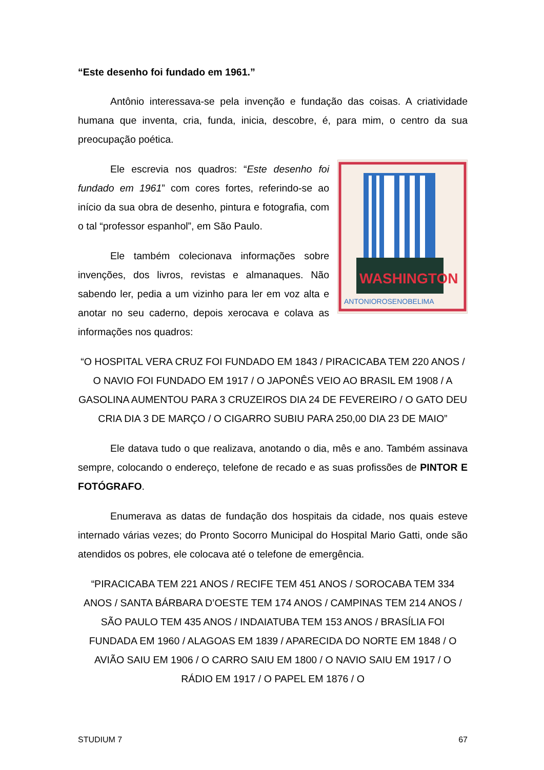“Este desenho foi fundado em 1961.”
Antônio interessava-se pela invenção e fundação das coisas. A criatividade humana que inventa, cria, funda, inicia, descobre, é, para mim, o centro da sua preocupação poética.
WASHINGTON
ANTONIOROSENOBELIMA
Ele escrevia nos quadros: “Este desenho foi fundado em 1961” com cores fortes, referindo-se ao início da sua obra de desenho, pintura e fotografia, com o tal “professor espanhol”, em São Paulo.
Ele também colecionava informações sobre invenções, dos livros, revistas e almanaques. Não sabendo ler, pedia a um vizinho para ler em voz alta e anotar no seu caderno, depois xerocava e colava as informações nos quadros:
“O HOSPITAL VERA CRUZ FOI FUNDADO EM 1843 / PIRACICABA TEM 220 ANOS / O NAVIO FOI FUNDADO EM 1917 / O JAPONÊS VEIO AO BRASIL EM 1908 / A GASOLINA AUMENTOU PARA 3 CRUZEIROS DIA 24 DE FEVEREIRO / O GATO DEU CRIA DIA 3 DE MARÇO / O CIGARRO SUBIU PARA 250,00 DIA 23 DE MAIO”
Ele datava tudo o que realizava, anotando o dia, mês e ano. Também assinava sempre, colocando o endereço, telefone de recado e as suas profissões de PINTOR E FOTÓGRAFO.
Enumerava as datas de fundação dos hospitais da cidade, nos quais esteve internado várias vezes; do Pronto Socorro Municipal do Hospital Mario Gatti, onde são atendidos os pobres, ele colocava até o telefone de emergência.
“PIRACICABA TEM 221 ANOS / RECIFE TEM 451 ANOS / SOROCABA TEM 334 ANOS / SANTA BÁRBARA D’OESTE TEM 174 ANOS / CAMPINAS TEM 214 ANOS / SÃO PAULO TEM 435 ANOS / INDAIATUBA TEM 153 ANOS / BRASÍLIA FOI FUNDADA EM 1960 / ALAGOAS EM 1839 / APARECIDA DO NORTE EM 1848 / O AVIÃO SAIU EM 1906 / O CARRO SAIU EM 1800 / O NAVIO SAIU EM 1917 / O RÁDIO EM 1917 / O PAPEL EM 1876 / O
STUDIUM 7 67